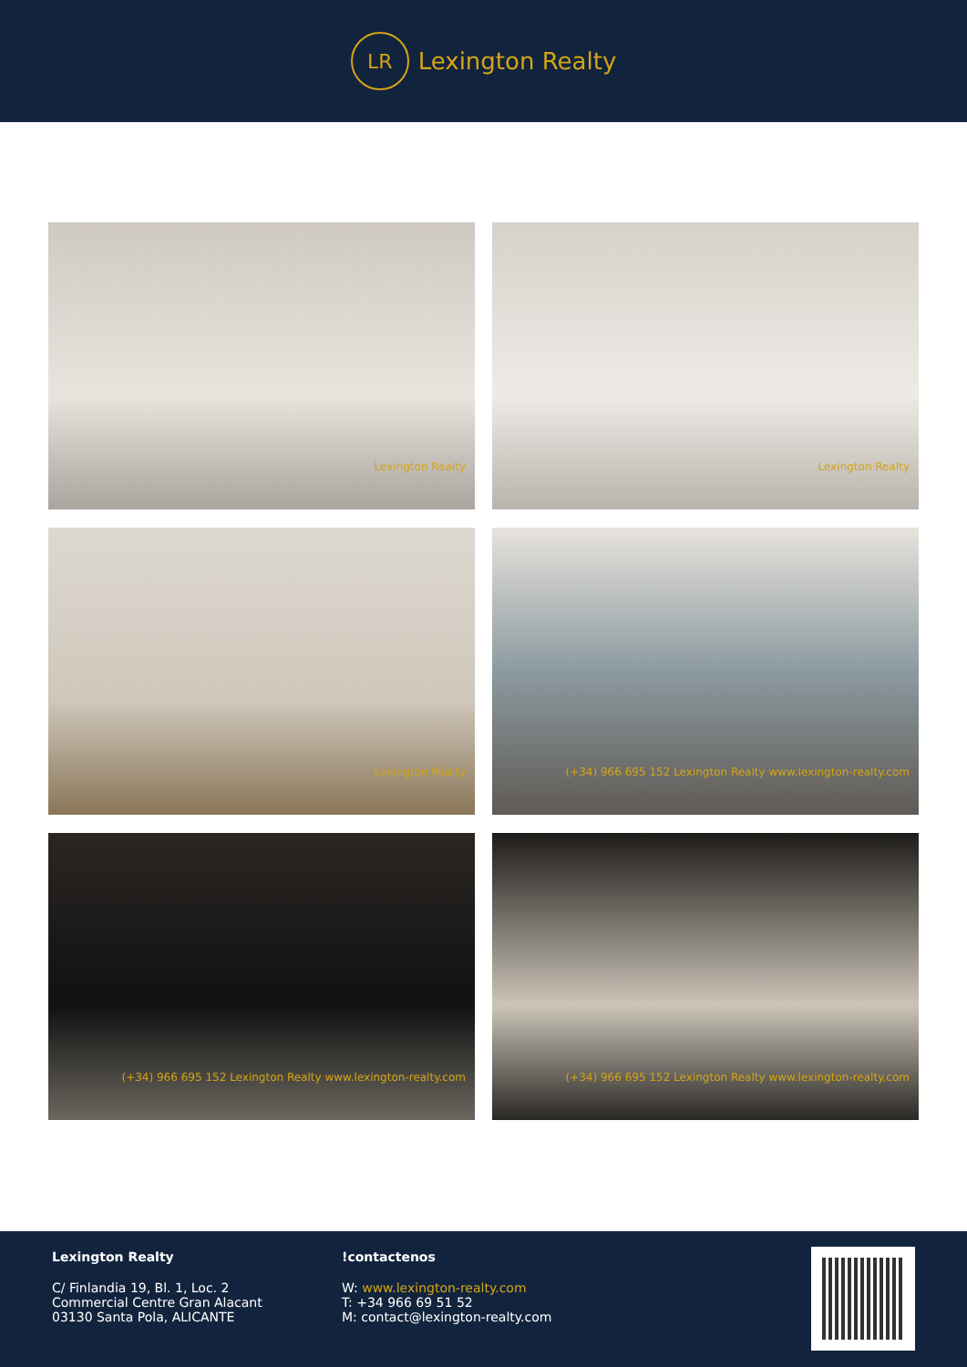LR
Lexington Realty
Lexington Realty
Lexington Realty
Lexington Realty
(+34) 966 695 152 Lexington Realty www.lexington-realty.com
(+34) 966 695 152 Lexington Realty www.lexington-realty.com
(+34) 966 695 152 Lexington Realty www.lexington-realty.com
Lexington Realty
C/ Finlandia 19, Bl. 1, Loc. 2
Commercial Centre Gran Alacant
03130 Santa Pola, ALICANTE
!contactenos
W: www.lexington-realty.com
T: +34 966 69 51 52
M: contact@lexington-realty.com